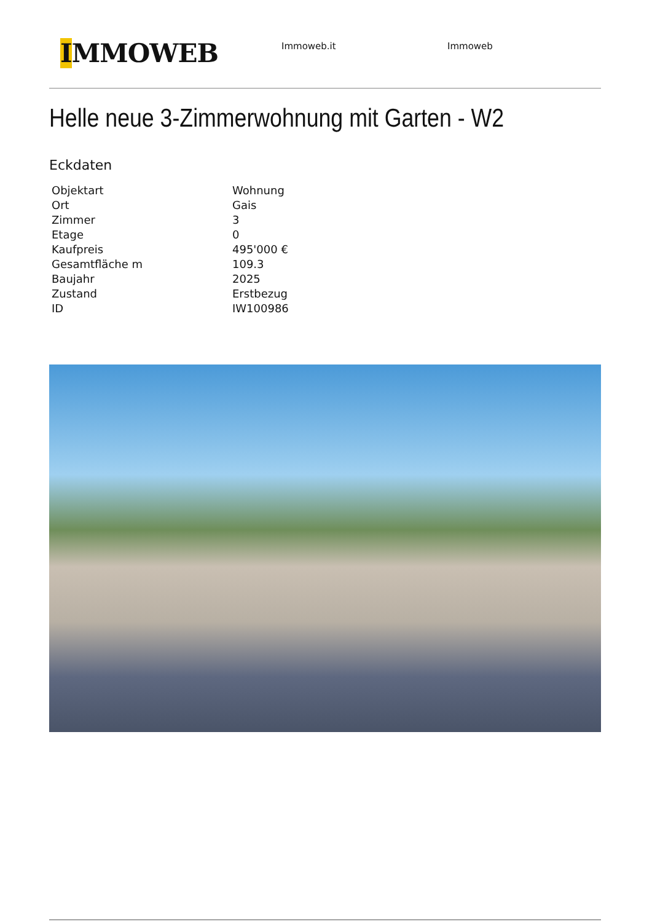IMMOWEB
Immoweb.it Immoweb
Helle neue 3-Zimmerwohnung mit Garten - W2
Eckdaten
| Objektart | Wohnung |
| Ort | Gais |
| Zimmer | 3 |
| Etage | 0 |
| Kaufpreis | 495'000 € |
| Gesamtfläche m | 109.3 |
| Baujahr | 2025 |
| Zustand | Erstbezug |
| ID | IW100986 |